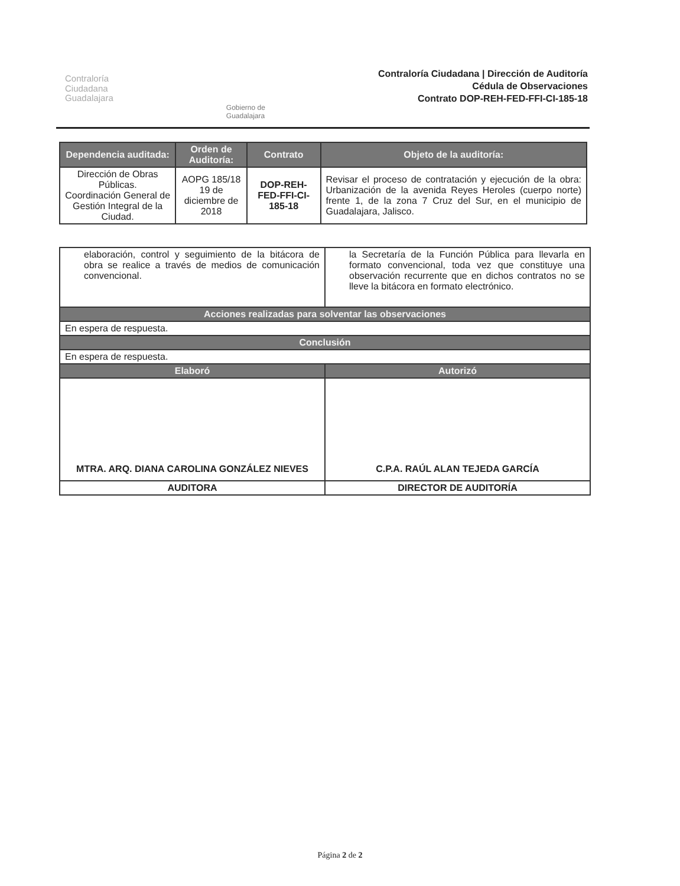Contraloría
Ciudadana
Guadalajara
Gobierno de
Guadalajara
Contraloría Ciudadana | Dirección de Auditoría
Cédula de Observaciones
Contrato DOP-REH-FED-FFI-CI-185-18
| Dependencia auditada: | Orden de Auditoría: | Contrato | Objeto de la auditoría: |
| --- | --- | --- | --- |
| Dirección de Obras Públicas. Coordinación General de Gestión Integral de la Ciudad. | AOPG 185/18 19 de diciembre de 2018 | DOP-REH-FED-FFI-CI-185-18 | Revisar el proceso de contratación y ejecución de la obra: Urbanización de la avenida Reyes Heroles (cuerpo norte) frente 1, de la zona 7 Cruz del Sur, en el municipio de Guadalajara, Jalisco. |
| elaboración, control y seguimiento de la bitácora de obra se realice a través de medios de comunicación convencional. | la Secretaría de la Función Pública para llevarla en formato convencional, toda vez que constituye una observación recurrente que en dichos contratos no se lleve la bitácora en formato electrónico. |
| Acciones realizadas para solventar las observaciones | |
| En espera de respuesta. | |
| Conclusión | |
| En espera de respuesta. | |
| Elaboró | Autorizó |
| MTRA. ARQ. DIANA CAROLINA GONZÁLEZ NIEVES | C.P.A. RAÚL ALAN TEJEDA GARCÍA |
| AUDITORA | DIRECTOR DE AUDITORÍA |
Página 2 de 2